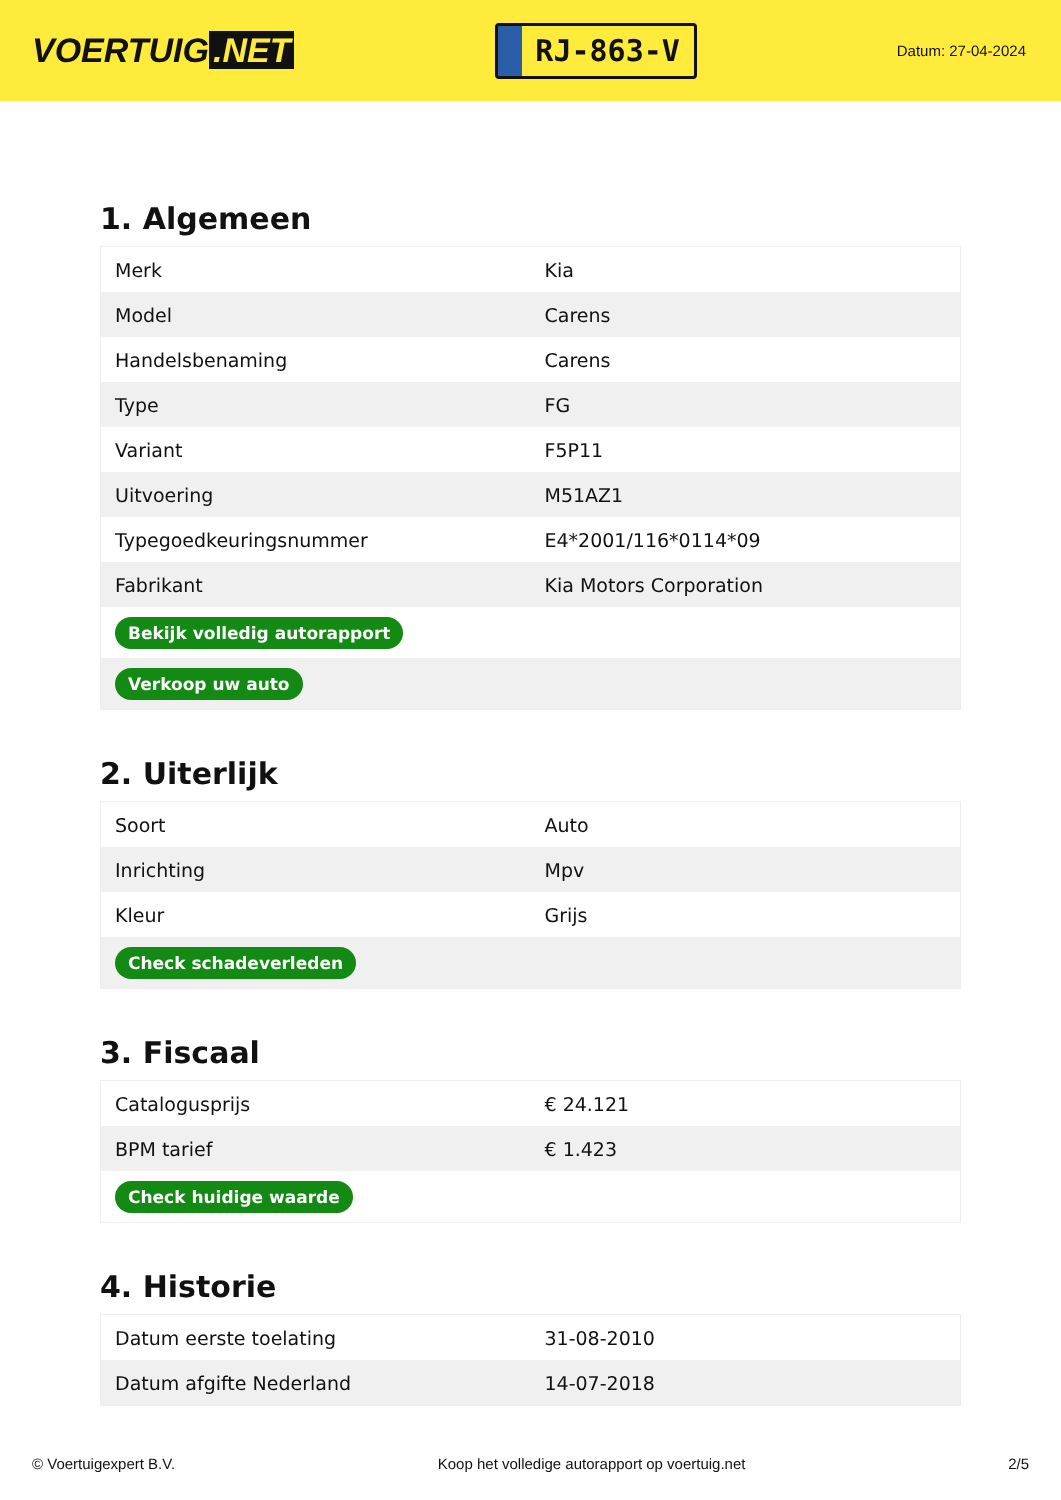VOERTUIG.NET
RJ-863-V
Datum: 27-04-2024
1. Algemeen
| Merk | Kia |
| Model | Carens |
| Handelsbenaming | Carens |
| Type | FG |
| Variant | F5P11 |
| Uitvoering | M51AZ1 |
| Typegoedkeuringsnummer | E4*2001/116*0114*09 |
| Fabrikant | Kia Motors Corporation |
| Bekijk volledig autorapport | |
| Verkoop uw auto | |
2. Uiterlijk
| Soort | Auto |
| Inrichting | Mpv |
| Kleur | Grijs |
| Check schadeverleden | |
3. Fiscaal
| Catalogusprijs | € 24.121 |
| BPM tarief | € 1.423 |
| Check huidige waarde | |
4. Historie
| Datum eerste toelating | 31-08-2010 |
| Datum afgifte Nederland | 14-07-2018 |
© Voertuigexpert B.V. Koop het volledige autorapport op voertuig.net 2/5